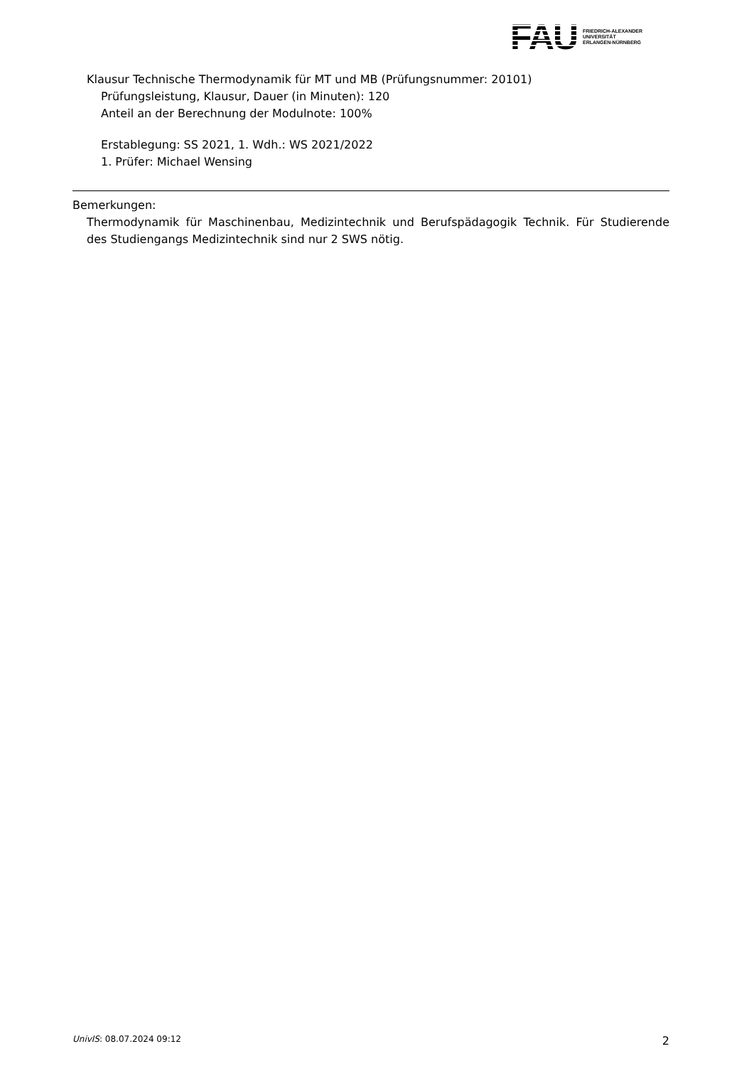FAU
FRIEDRICH-ALEXANDER
UNIVERSITÄT
ERLANGEN-NÜRNBERG
Klausur Technische Thermodynamik für MT und MB (Prüfungsnummer: 20101)
Prüfungsleistung, Klausur, Dauer (in Minuten): 120
Anteil an der Berechnung der Modulnote: 100%
Erstablegung: SS 2021, 1. Wdh.: WS 2021/2022
1. Prüfer: Michael Wensing
Bemerkungen:
Thermodynamik für Maschinenbau, Medizintechnik und Berufspädagogik Technik. Für Studierende des Studiengangs Medizintechnik sind nur 2 SWS nötig.
UnivIS: 08.07.2024 09:12 2